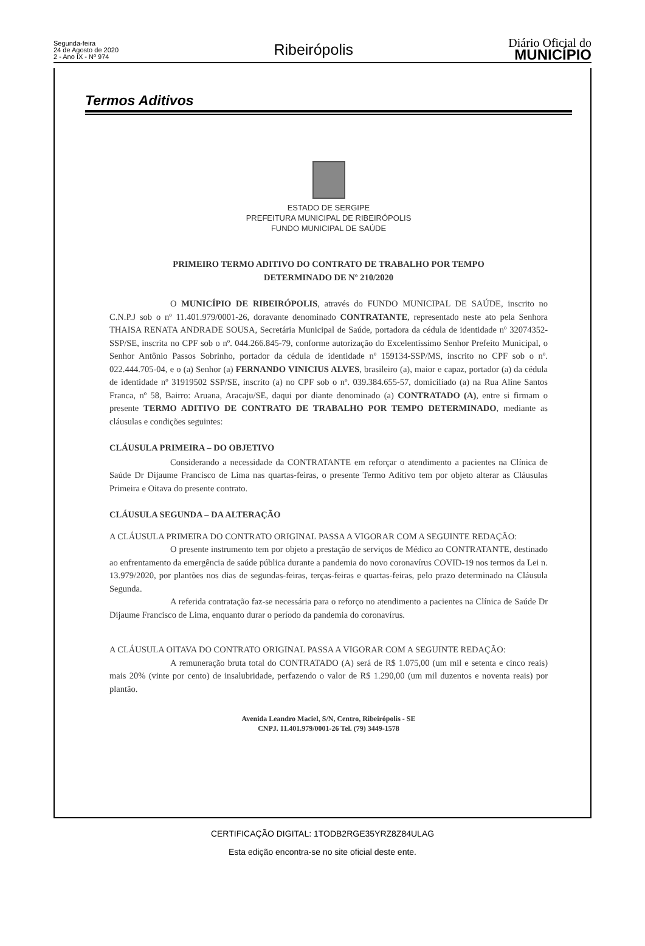Segunda-feira
24 de Agosto de 2020
2 - Ano IX - Nº 974
Ribeirópolis
Diário Oficial do
MUNICÍPIO
Termos Aditivos
ESTADO DE SERGIPE
PREFEITURA MUNICIPAL DE RIBEIRÓPOLIS
FUNDO MUNICIPAL DE SAÚDE
PRIMEIRO TERMO ADITIVO DO CONTRATO DE TRABALHO POR TEMPO
DETERMINADO DE Nº 210/2020
O MUNICÍPIO DE RIBEIRÓPOLIS, através do FUNDO MUNICIPAL DE SAÚDE, inscrito no C.N.P.J sob o nº 11.401.979/0001-26, doravante denominado CONTRATANTE, representado neste ato pela Senhora THAISA RENATA ANDRADE SOUSA, Secretária Municipal de Saúde, portadora da cédula de identidade nº 32074352- SSP/SE, inscrita no CPF sob o nº. 044.266.845-79, conforme autorização do Excelentíssimo Senhor Prefeito Municipal, o Senhor Antônio Passos Sobrinho, portador da cédula de identidade nº 159134-SSP/MS, inscrito no CPF sob o nº. 022.444.705-04, e o (a) Senhor (a) FERNANDO VINICIUS ALVES, brasileiro (a), maior e capaz, portador (a) da cédula de identidade nº 31919502 SSP/SE, inscrito (a) no CPF sob o nº. 039.384.655-57, domiciliado (a) na Rua Aline Santos Franca, nº 58, Bairro: Aruana, Aracaju/SE, daqui por diante denominado (a) CONTRATADO (A), entre si firmam o presente TERMO ADITIVO DE CONTRATO DE TRABALHO POR TEMPO DETERMINADO, mediante as cláusulas e condições seguintes:
CLÁUSULA PRIMEIRA – DO OBJETIVO
Considerando a necessidade da CONTRATANTE em reforçar o atendimento a pacientes na Clínica de Saúde Dr Dijaume Francisco de Lima nas quartas-feiras, o presente Termo Aditivo tem por objeto alterar as Cláusulas Primeira e Oitava do presente contrato.
CLÁUSULA SEGUNDA – DA ALTERAÇÃO
A CLÁUSULA PRIMEIRA DO CONTRATO ORIGINAL PASSA A VIGORAR COM A SEGUINTE REDAÇÃO:
O presente instrumento tem por objeto a prestação de serviços de Médico ao CONTRATANTE, destinado ao enfrentamento da emergência de saúde pública durante a pandemia do novo coronavírus COVID-19 nos termos da Lei n. 13.979/2020, por plantões nos dias de segundas-feiras, terças-feiras e quartas-feiras, pelo prazo determinado na Cláusula Segunda.
A referida contratação faz-se necessária para o reforço no atendimento a pacientes na Clínica de Saúde Dr Dijaume Francisco de Lima, enquanto durar o período da pandemia do coronavírus.
A CLÁUSULA OITAVA DO CONTRATO ORIGINAL PASSA A VIGORAR COM A SEGUINTE REDAÇÃO:
A remuneração bruta total do CONTRATADO (A) será de R$ 1.075,00 (um mil e setenta e cinco reais) mais 20% (vinte por cento) de insalubridade, perfazendo o valor de R$ 1.290,00 (um mil duzentos e noventa reais) por plantão.
Avenida Leandro Maciel, S/N, Centro, Ribeirópolis - SE
CNPJ. 11.401.979/0001-26 Tel. (79) 3449-1578
CERTIFICAÇÃO DIGITAL: 1TODB2RGE35YRZ8Z84ULAG
Esta edição encontra-se no site oficial deste ente.